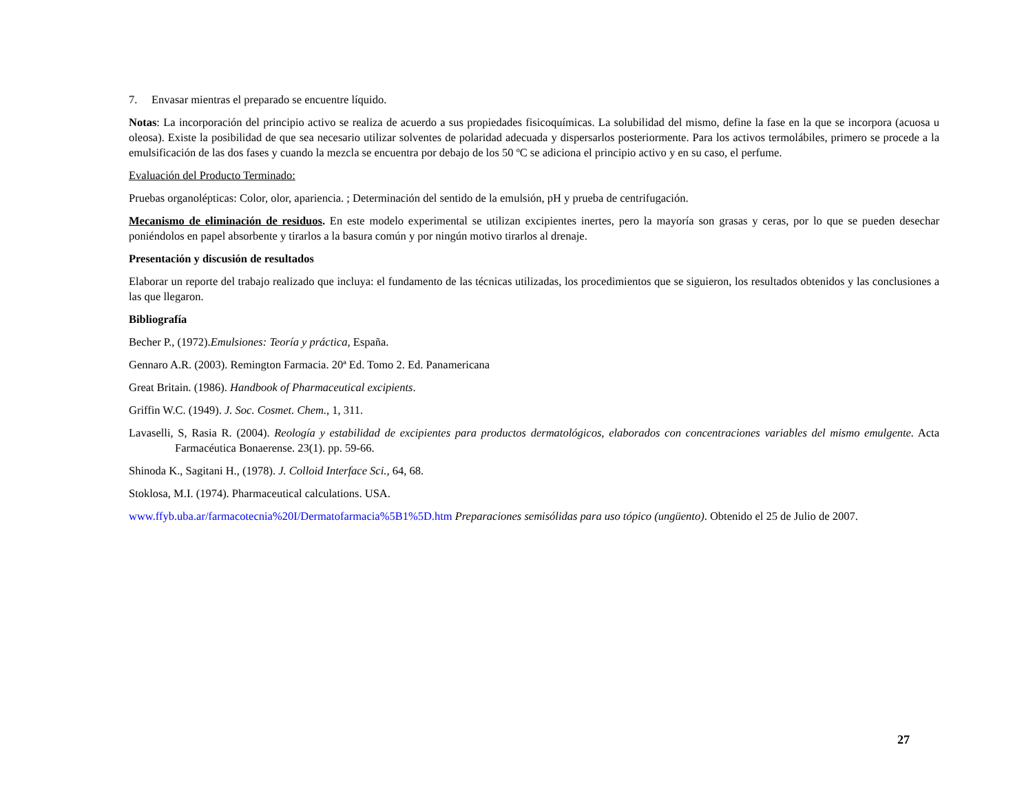7. Envasar mientras el preparado se encuentre líquido.
Notas: La incorporación del principio activo se realiza de acuerdo a sus propiedades fisicoquímicas. La solubilidad del mismo, define la fase en la que se incorpora (acuosa u oleosa). Existe la posibilidad de que sea necesario utilizar solventes de polaridad adecuada y dispersarlos posteriormente. Para los activos termolábiles, primero se procede a la emulsificación de las dos fases y cuando la mezcla se encuentra por debajo de los 50 ºC se adiciona el principio activo y en su caso, el perfume.
Evaluación del Producto Terminado:
Pruebas organolépticas: Color, olor, apariencia. ; Determinación del sentido de la emulsión, pH y prueba de centrifugación.
Mecanismo de eliminación de residuos. En este modelo experimental se utilizan excipientes inertes, pero la mayoría son grasas y ceras, por lo que se pueden desechar poniéndolos en papel absorbente y tirarlos a la basura común y por ningún motivo tirarlos al drenaje.
Presentación y discusión de resultados
Elaborar un reporte del trabajo realizado que incluya: el fundamento de las técnicas utilizadas, los procedimientos que se siguieron, los resultados obtenidos y las conclusiones a las que llegaron.
Bibliografía
Becher P., (1972).Emulsiones: Teoría y práctica, España.
Gennaro A.R. (2003). Remington Farmacia. 20ª Ed. Tomo 2. Ed. Panamericana
Great Britain. (1986). Handbook of Pharmaceutical excipients.
Griffin W.C. (1949). J. Soc. Cosmet. Chem., 1, 311.
Lavaselli, S, Rasia R. (2004). Reología y estabilidad de excipientes para productos dermatológicos, elaborados con concentraciones variables del mismo emulgente. Acta Farmacéutica Bonaerense. 23(1). pp. 59-66.
Shinoda K., Sagitani H., (1978). J. Colloid Interface Sci., 64, 68.
Stoklosa, M.I. (1974). Pharmaceutical calculations. USA.
www.ffyb.uba.ar/farmacotecnia%20I/Dermatofarmacia%5B1%5D.htm Preparaciones semisólidas para uso tópico (ungüento). Obtenido el 25 de Julio de 2007.
27